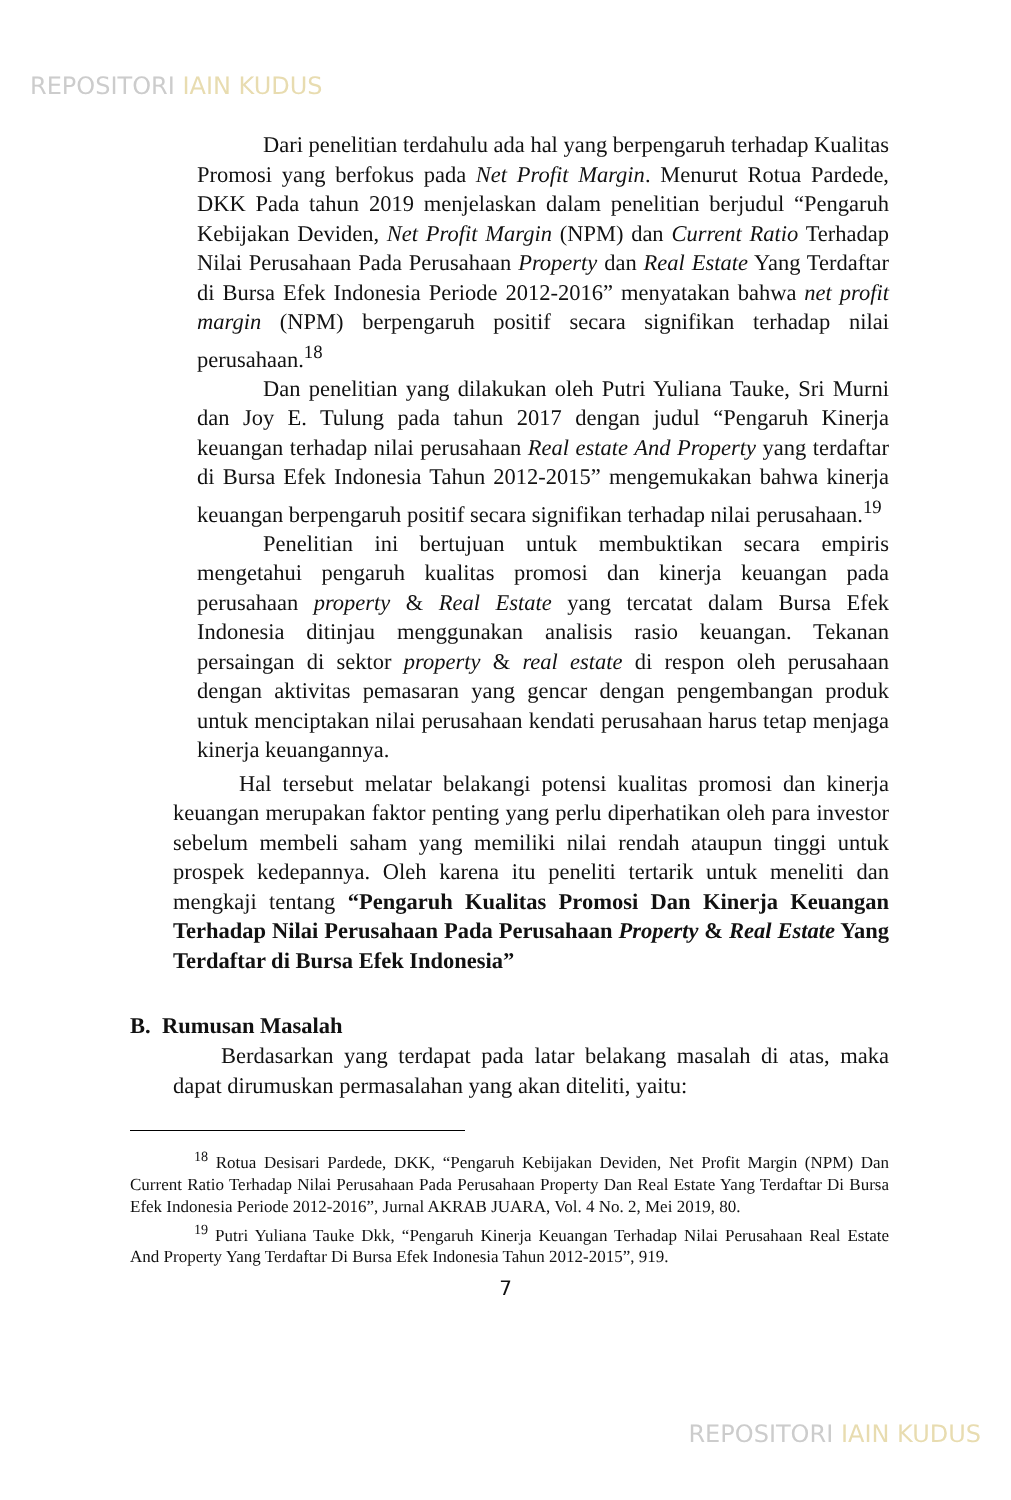REPOSITORI IAIN KUDUS
Dari penelitian terdahulu ada hal yang berpengaruh terhadap Kualitas Promosi yang berfokus pada Net Profit Margin. Menurut Rotua Pardede, DKK Pada tahun 2019 menjelaskan dalam penelitian berjudul “Pengaruh Kebijakan Deviden, Net Profit Margin (NPM) dan Current Ratio Terhadap Nilai Perusahaan Pada Perusahaan Property dan Real Estate Yang Terdaftar di Bursa Efek Indonesia Periode 2012-2016” menyatakan bahwa net profit margin (NPM) berpengaruh positif secara signifikan terhadap nilai perusahaan.<sup>18</sup>
Dan penelitian yang dilakukan oleh Putri Yuliana Tauke, Sri Murni dan Joy E. Tulung pada tahun 2017 dengan judul “Pengaruh Kinerja keuangan terhadap nilai perusahaan Real estate And Property yang terdaftar di Bursa Efek Indonesia Tahun 2012-2015” mengemukakan bahwa kinerja keuangan berpengaruh positif secara signifikan terhadap nilai perusahaan.<sup>19</sup>
Penelitian ini bertujuan untuk membuktikan secara empiris mengetahui pengaruh kualitas promosi dan kinerja keuangan pada perusahaan property & Real Estate yang tercatat dalam Bursa Efek Indonesia ditinjau menggunakan analisis rasio keuangan. Tekanan persaingan di sektor property & real estate di respon oleh perusahaan dengan aktivitas pemasaran yang gencar dengan pengembangan produk untuk menciptakan nilai perusahaan kendati perusahaan harus tetap menjaga kinerja keuangannya.
Hal tersebut melatar belakangi potensi kualitas promosi dan kinerja keuangan merupakan faktor penting yang perlu diperhatikan oleh para investor sebelum membeli saham yang memiliki nilai rendah ataupun tinggi untuk prospek kedepannya. Oleh karena itu peneliti tertarik untuk meneliti dan mengkaji tentang “Pengaruh Kualitas Promosi Dan Kinerja Keuangan Terhadap Nilai Perusahaan Pada Perusahaan Property & Real Estate Yang Terdaftar di Bursa Efek Indonesia”
B. Rumusan Masalah
Berdasarkan yang terdapat pada latar belakang masalah di atas, maka dapat dirumuskan permasalahan yang akan diteliti, yaitu:
<sup>18</sup> Rotua Desisari Pardede, DKK, “Pengaruh Kebijakan Deviden, Net Profit Margin (NPM) Dan Current Ratio Terhadap Nilai Perusahaan Pada Perusahaan Property Dan Real Estate Yang Terdaftar Di Bursa Efek Indonesia Periode 2012-2016”, Jurnal AKRAB JUARA, Vol. 4 No. 2, Mei 2019, 80.
<sup>19</sup> Putri Yuliana Tauke Dkk, “Pengaruh Kinerja Keuangan Terhadap Nilai Perusahaan Real Estate And Property Yang Terdaftar Di Bursa Efek Indonesia Tahun 2012-2015”, 919.
7
REPOSITORI IAIN KUDUS